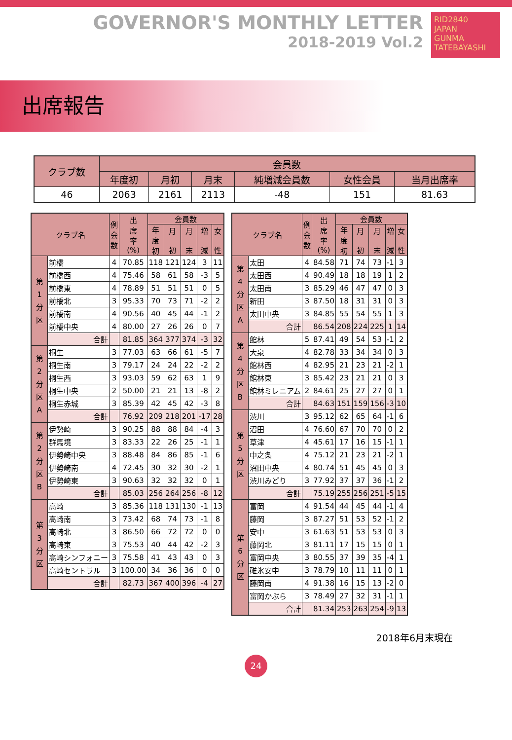GOVERNOR'S MONTHLY LETTER
2018-2019 Vol.2
RID2840
JAPAN
GUNMA TATEBAYASHI
出席報告
| クラブ数 | 会員数 | | | | | |
| --- | --- | --- | --- | --- | --- | --- |
| | 年度初 | 月初 | 月末 | 純増減会員数 | 女性会員 | 当月出席率 |
| 46 | 2063 | 2161 | 2113 | -48 | 151 | 81.63 |
| クラブ名 | | 例 会 数 | 出 席 率 (%) | 会員数 | | | | |
| --- | --- | --- | --- | --- | --- | --- | --- | --- |
| | | | | 年 度 初 | 月 初 | 月 末 | 増 減 | 女 性 |
| 第 1 分 区 | 前橋 | 4 | 70.85 | 118 | 121 | 124 | 3 | 11 |
| | 前橋西 | 4 | 75.46 | 58 | 61 | 58 | -3 | 5 |
| | 前橋東 | 4 | 78.89 | 51 | 51 | 51 | 0 | 5 |
| | 前橋北 | 3 | 95.33 | 70 | 73 | 71 | -2 | 2 |
| | 前橋南 | 4 | 90.56 | 40 | 45 | 44 | -1 | 2 |
| | 前橋中央 | 4 | 80.00 | 27 | 26 | 26 | 0 | 7 |
| | 合計 | | 81.85 | 364 | 377 | 374 | -3 | 32 |
| 第 2 分 区 A | 桐生 | 3 | 77.03 | 63 | 66 | 61 | -5 | 7 |
| | 桐生南 | 3 | 79.17 | 24 | 24 | 22 | -2 | 2 |
| | 桐生西 | 3 | 93.03 | 59 | 62 | 63 | 1 | 9 |
| | 桐生中央 | 2 | 50.00 | 21 | 21 | 13 | -8 | 2 |
| | 桐生赤城 | 3 | 85.39 | 42 | 45 | 42 | -3 | 8 |
| | 合計 | | 76.92 | 209 | 218 | 201 | -17 | 28 |
| 第 2 分 区 B | 伊勢崎 | 3 | 90.25 | 88 | 88 | 84 | -4 | 3 |
| | 群馬境 | 3 | 83.33 | 22 | 26 | 25 | -1 | 1 |
| | 伊勢崎中央 | 3 | 88.48 | 84 | 86 | 85 | -1 | 6 |
| | 伊勢崎南 | 4 | 72.45 | 30 | 32 | 30 | -2 | 1 |
| | 伊勢崎東 | 3 | 90.63 | 32 | 32 | 32 | 0 | 1 |
| | 合計 | | 85.03 | 256 | 264 | 256 | -8 | 12 |
| 第 3 分 区 | 高崎 | 3 | 85.36 | 118 | 131 | 130 | -1 | 13 |
| | 高崎南 | 3 | 73.42 | 68 | 74 | 73 | -1 | 8 |
| | 高崎北 | 3 | 86.50 | 66 | 72 | 72 | 0 | 0 |
| | 高崎東 | 3 | 75.53 | 40 | 44 | 42 | -2 | 3 |
| | 高崎シンフォニー | 3 | 75.58 | 41 | 43 | 43 | 0 | 3 |
| | 高崎セントラル | 3 | 100.00 | 34 | 36 | 36 | 0 | 0 |
| | 合計 | | 82.73 | 367 | 400 | 396 | -4 | 27 |
| クラブ名 | | 例 会 数 | 出 席 率 (%) | 会員数 | | | | |
| --- | --- | --- | --- | --- | --- | --- | --- | --- |
| | | | | 年 度 初 | 月 初 | 月 末 | 増 減 | 女 性 |
| 第 4 分 区 A | 太田 | 4 | 84.58 | 71 | 74 | 73 | -1 | 3 |
| | 太田西 | 4 | 90.49 | 18 | 18 | 19 | 1 | 2 |
| | 太田南 | 3 | 85.29 | 46 | 47 | 47 | 0 | 3 |
| | 新田 | 3 | 87.50 | 18 | 31 | 31 | 0 | 3 |
| | 太田中央 | 3 | 84.85 | 55 | 54 | 55 | 1 | 3 |
| | 合計 | | 86.54 | 208 | 224 | 225 | 1 | 14 |
| 第 4 分 区 B | 館林 | 5 | 87.41 | 49 | 54 | 53 | -1 | 2 |
| | 大泉 | 4 | 82.78 | 33 | 34 | 34 | 0 | 3 |
| | 館林西 | 4 | 82.95 | 21 | 23 | 21 | -2 | 1 |
| | 館林東 | 3 | 85.42 | 23 | 21 | 21 | 0 | 3 |
| | 館林ミレニアム | 2 | 84.61 | 25 | 27 | 27 | 0 | 1 |
| | 合計 | | 84.63 | 151 | 159 | 156 | -3 | 10 |
| 第 5 分 区 | 渋川 | 3 | 95.12 | 62 | 65 | 64 | -1 | 6 |
| | 沼田 | 4 | 76.60 | 67 | 70 | 70 | 0 | 2 |
| | 草津 | 4 | 45.61 | 17 | 16 | 15 | -1 | 1 |
| | 中之条 | 4 | 75.12 | 21 | 23 | 21 | -2 | 1 |
| | 沼田中央 | 4 | 80.74 | 51 | 45 | 45 | 0 | 3 |
| | 渋川みどり | 3 | 77.92 | 37 | 37 | 36 | -1 | 2 |
| | 合計 | | 75.19 | 255 | 256 | 251 | -5 | 15 |
| 第 6 分 区 | 富岡 | 4 | 91.54 | 44 | 45 | 44 | -1 | 4 |
| | 藤岡 | 3 | 87.27 | 51 | 53 | 52 | -1 | 2 |
| | 安中 | 3 | 61.63 | 51 | 53 | 53 | 0 | 3 |
| | 藤岡北 | 3 | 81.11 | 17 | 15 | 15 | 0 | 1 |
| | 富岡中央 | 3 | 80.55 | 37 | 39 | 35 | -4 | 1 |
| | 碓氷安中 | 3 | 78.79 | 10 | 11 | 11 | 0 | 1 |
| | 藤岡南 | 4 | 91.38 | 16 | 15 | 13 | -2 | 0 |
| | 富岡かぶら | 3 | 78.49 | 27 | 32 | 31 | -1 | 1 |
| | 合計 | | 81.34 | 253 | 263 | 254 | -9 | 13 |
2018年6月末現在
24